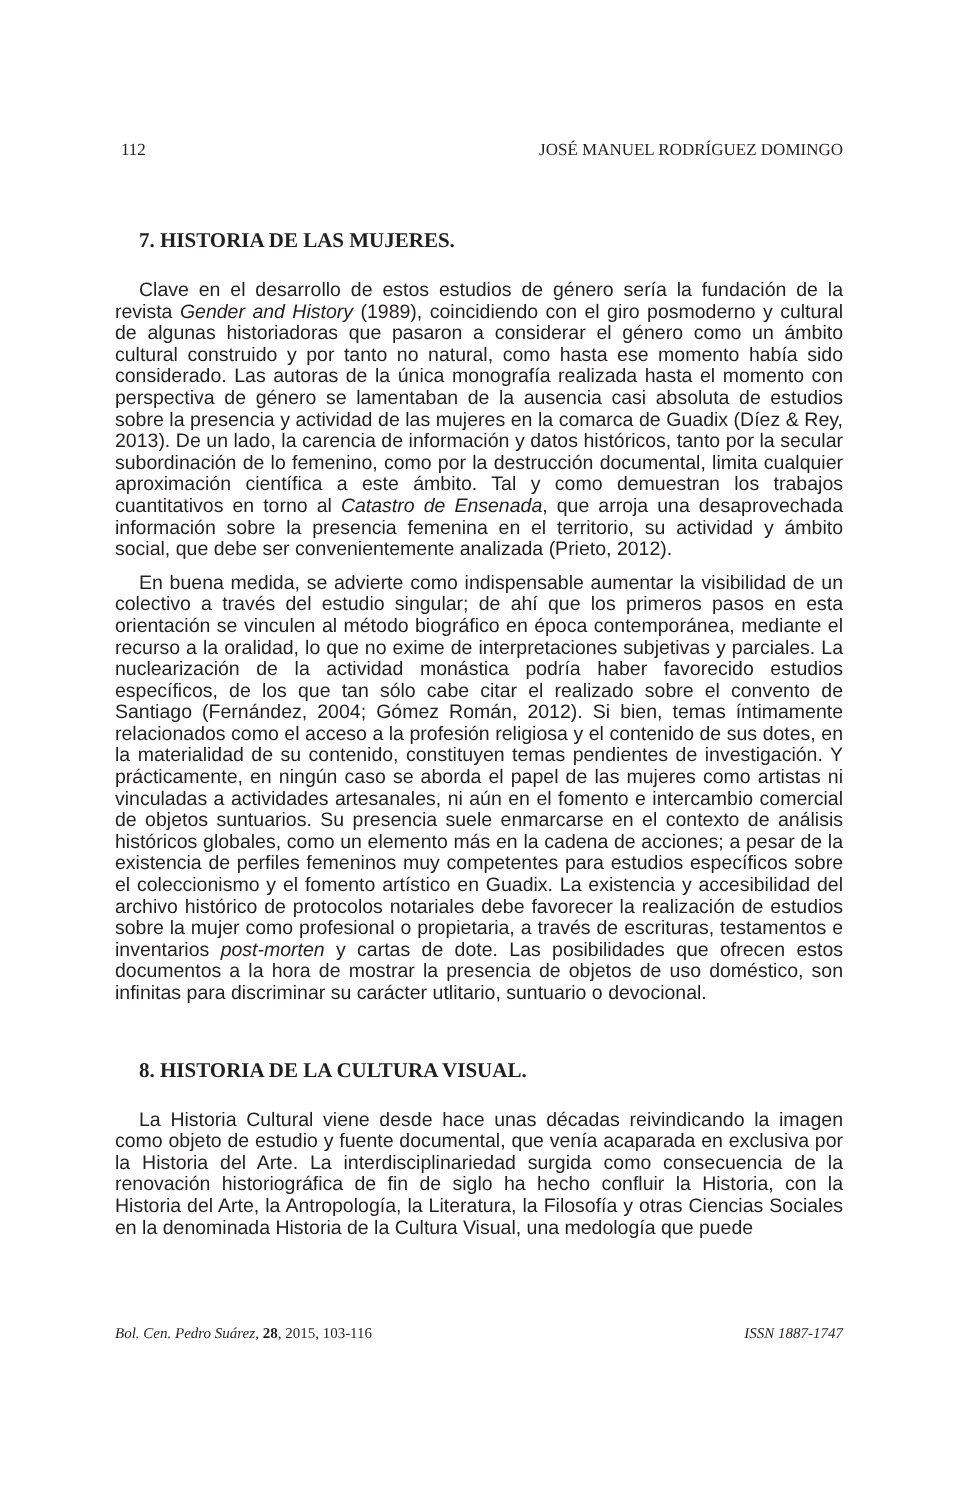112 JOSÉ MANUEL RODRÍGUEZ DOMINGO
7. HISTORIA DE LAS MUJERES.
Clave en el desarrollo de estos estudios de género sería la fundación de la revista Gender and History (1989), coincidiendo con el giro posmoderno y cultural de algunas historiadoras que pasaron a considerar el género como un ámbito cultural construido y por tanto no natural, como hasta ese momento había sido considerado. Las autoras de la única monografía realizada hasta el momento con perspectiva de género se lamentaban de la ausencia casi absoluta de estudios sobre la presencia y actividad de las mujeres en la comarca de Guadix (Díez & Rey, 2013). De un lado, la carencia de información y datos históricos, tanto por la secular subordinación de lo femenino, como por la destrucción documental, limita cualquier aproximación científica a este ámbito. Tal y como demuestran los trabajos cuantitativos en torno al Catastro de Ensenada, que arroja una desaprovechada información sobre la presencia femenina en el territorio, su actividad y ámbito social, que debe ser convenientemente analizada (Prieto, 2012).
En buena medida, se advierte como indispensable aumentar la visibilidad de un colectivo a través del estudio singular; de ahí que los primeros pasos en esta orientación se vinculen al método biográfico en época contemporánea, mediante el recurso a la oralidad, lo que no exime de interpretaciones subjetivas y parciales. La nuclearización de la actividad monástica podría haber favorecido estudios específicos, de los que tan sólo cabe citar el realizado sobre el convento de Santiago (Fernández, 2004; Gómez Román, 2012). Si bien, temas íntimamente relacionados como el acceso a la profesión religiosa y el contenido de sus dotes, en la materialidad de su contenido, constituyen temas pendientes de investigación. Y prácticamente, en ningún caso se aborda el papel de las mujeres como artistas ni vinculadas a actividades artesanales, ni aún en el fomento e intercambio comercial de objetos suntuarios. Su presencia suele enmarcarse en el contexto de análisis históricos globales, como un elemento más en la cadena de acciones; a pesar de la existencia de perfiles femeninos muy competentes para estudios específicos sobre el coleccionismo y el fomento artístico en Guadix. La existencia y accesibilidad del archivo histórico de protocolos notariales debe favorecer la realización de estudios sobre la mujer como profesional o propietaria, a través de escrituras, testamentos e inventarios post-morten y cartas de dote. Las posibilidades que ofrecen estos documentos a la hora de mostrar la presencia de objetos de uso doméstico, son infinitas para discriminar su carácter utlitario, suntuario o devocional.
8. HISTORIA DE LA CULTURA VISUAL.
La Historia Cultural viene desde hace unas décadas reivindicando la imagen como objeto de estudio y fuente documental, que venía acaparada en exclusiva por la Historia del Arte. La interdisciplinariedad surgida como consecuencia de la renovación historiográfica de fin de siglo ha hecho confluir la Historia, con la Historia del Arte, la Antropología, la Literatura, la Filosofía y otras Ciencias Sociales en la denominada Historia de la Cultura Visual, una medología que puede
Bol. Cen. Pedro Suárez, 28, 2015, 103-116 ISSN 1887-1747